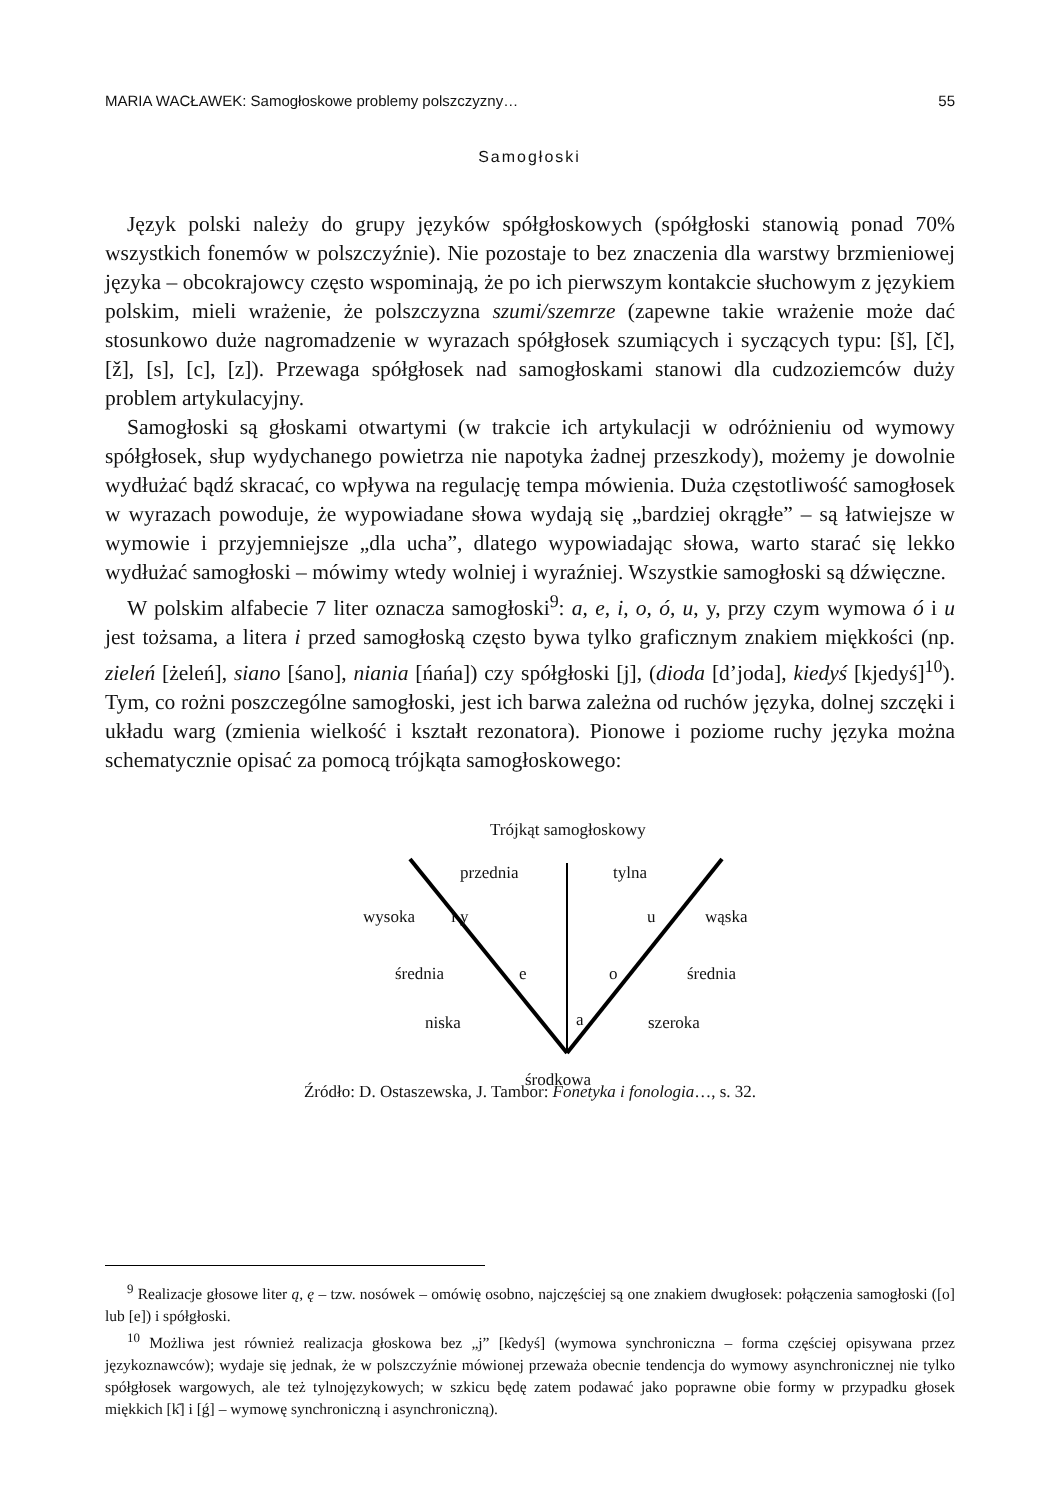MARIA WACŁAWEK: Samogłoskowe problemy polszczyzny… 55
Samogłoski
Język polski należy do grupy języków spółgłoskowych (spółgłoski stanowią ponad 70% wszystkich fonemów w polszczyźnie). Nie pozostaje to bez znaczenia dla warstwy brzmieniowej języka – obcokrajowcy często wspominają, że po ich pierwszym kontakcie słuchowym z językiem polskim, mieli wrażenie, że polszczyzna szumi/szemrze (zapewne takie wrażenie może dać stosunkowo duże nagromadzenie w wyrazach spółgłosek szumiących i syczących typu: [š], [č], [ž], [s], [c], [z]). Przewaga spółgłosek nad samogłoskami stanowi dla cudzoziemców duży problem artykulacyjny.
Samogłoski są głoskami otwartymi (w trakcie ich artykulacji w odróżnieniu od wymowy spółgłosek, słup wydychanego powietrza nie napotyka żadnej przeszkody), możemy je dowolnie wydłużać bądź skracać, co wpływa na regulację tempa mówienia. Duża częstotliwość samogłosek w wyrazach powoduje, że wypowiadane słowa wydają się „bardziej okrągłe” – są łatwiejsze w wymowie i przyjemniejsze „dla ucha”, dlatego wypowiadając słowa, warto starać się lekko wydłużać samogłoski – mówimy wtedy wolniej i wyraźniej. Wszystkie samogłoski są dźwięczne.
W polskim alfabecie 7 liter oznacza samogłoski<sup>9</sup>: a, e, i, o, ó, u, y, przy czym wymowa ó i u jest tożsama, a litera i przed samogłoską często bywa tylko graficznym znakiem miękkości (np. zieleń [żeleń], siano [śano], niania [ńańa]) czy spółgłoski [j], (dioda [d’joda], kiedyś [kjedyś]<sup>10</sup>). Tym, co rożni poszczególne samogłoski, jest ich barwa zależna od ruchów języka, dolnej szczęki i układu warg (zmienia wielkość i kształt rezonatora). Pionowe i poziome ruchy języka można schematycznie opisać za pomocą trójkąta samogłoskowego:
Trójkąt samogłoskowy
przednia tylna
wysoka i y u wąska
średnia e o średnia
niska a szeroka
środkowa
Źródło: D. Ostaszewska, J. Tambor: Fonetyka i fonologia…, s. 32.
<sup>9</sup> Realizacje głosowe liter ą, ę – tzw. nosówek – omówię osobno, najczęściej są one znakiem dwugłosek: połączenia samogłoski ([o] lub [e]) i spółgłoski.
<sup>10</sup> Możliwa jest również realizacja głoskowa bez „j” [k̑edyś] (wymowa synchroniczna – forma częściej opisywana przez językoznawców); wydaje się jednak, że w polszczyźnie mówionej przeważa obecnie tendencja do wymowy asynchronicznej nie tylko spółgłosek wargowych, ale też tylnojęzykowych; w szkicu będę zatem podawać jako poprawne obie formy w przypadku głosek miękkich [k̑] i [ǵ] – wymowę synchroniczną i asynchroniczną).